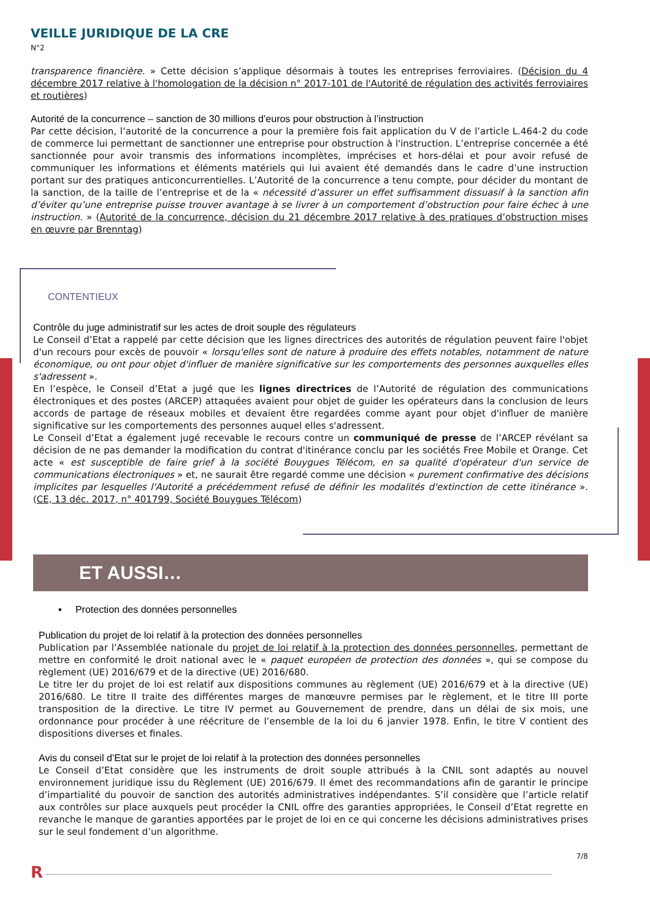VEILLE JURIDIQUE DE LA CRE
N°2
transparence financière. » Cette décision s’applique désormais à toutes les entreprises ferroviaires. (Décision du 4 décembre 2017 relative à l'homologation de la décision n° 2017-101 de l'Autorité de régulation des activités ferroviaires et routières)
Autorité de la concurrence – sanction de 30 millions d’euros pour obstruction à l’instruction
Par cette décision, l’autorité de la concurrence a pour la première fois fait application du V de l’article L.464-2 du code de commerce lui permettant de sanctionner une entreprise pour obstruction à l'instruction. L’entreprise concernée a été sanctionnée pour avoir transmis des informations incomplètes, imprécises et hors-délai et pour avoir refusé de communiquer les informations et éléments matériels qui lui avaient été demandés dans le cadre d’une instruction portant sur des pratiques anticoncurrentielles. L’Autorité de la concurrence a tenu compte, pour décider du montant de la sanction, de la taille de l’entreprise et de la « nécessité d’assurer un effet suffisamment dissuasif à la sanction afin d’éviter qu’une entreprise puisse trouver avantage à se livrer à un comportement d’obstruction pour faire échec à une instruction. » (Autorité de la concurrence, décision du 21 décembre 2017 relative à des pratiques d’obstruction mises en œuvre par Brenntag)
CONTENTIEUX
Contrôle du juge administratif sur les actes de droit souple des régulateurs
Le Conseil d’Etat a rappelé par cette décision que les lignes directrices des autorités de régulation peuvent faire l'objet d'un recours pour excès de pouvoir « lorsqu'elles sont de nature à produire des effets notables, notamment de nature économique, ou ont pour objet d'influer de manière significative sur les comportements des personnes auxquelles elles s'adressent ».
En l’espèce, le Conseil d’Etat a jugé que les lignes directrices de l’Autorité de régulation des communications électroniques et des postes (ARCEP) attaquées avaient pour objet de guider les opérateurs dans la conclusion de leurs accords de partage de réseaux mobiles et devaient être regardées comme ayant pour objet d'influer de manière significative sur les comportements des personnes auquel elles s'adressent.
Le Conseil d’Etat a également jugé recevable le recours contre un communiqué de presse de l’ARCEP révélant sa décision de ne pas demander la modification du contrat d'itinérance conclu par les sociétés Free Mobile et Orange. Cet acte « est susceptible de faire grief à la société Bouygues Télécom, en sa qualité d'opérateur d'un service de communications électroniques » et, ne saurait être regardé comme une décision « purement confirmative des décisions implicites par lesquelles l'Autorité a précédemment refusé de définir les modalités d'extinction de cette itinérance ». (CE, 13 déc. 2017, n° 401799, Société Bouygues Télécom)
ET AUSSI…
▪ Protection des données personnelles
Publication du projet de loi relatif à la protection des données personnelles
Publication par l’Assemblée nationale du projet de loi relatif à la protection des données personnelles, permettant de mettre en conformité le droit national avec le « paquet européen de protection des données », qui se compose du règlement (UE) 2016/679 et de la directive (UE) 2016/680.
Le titre Ier du projet de loi est relatif aux dispositions communes au règlement (UE) 2016/679 et à la directive (UE) 2016/680. Le titre II traite des différentes marges de manœuvre permises par le règlement, et le titre III porte transposition de la directive. Le titre IV permet au Gouvernement de prendre, dans un délai de six mois, une ordonnance pour procéder à une réécriture de l’ensemble de la loi du 6 janvier 1978. Enfin, le titre V contient des dispositions diverses et finales.
Avis du conseil d’Etat sur le projet de loi relatif à la protection des données personnelles
Le Conseil d’Etat considère que les instruments de droit souple attribués à la CNIL sont adaptés au nouvel environnement juridique issu du Règlement (UE) 2016/679. Il émet des recommandations afin de garantir le principe d’impartialité du pouvoir de sanction des autorités administratives indépendantes. S’il considère que l’article relatif aux contrôles sur place auxquels peut procéder la CNIL offre des garanties appropriées, le Conseil d’Etat regrette en revanche le manque de garanties apportées par le projet de loi en ce qui concerne les décisions administratives prises sur le seul fondement d’un algorithme.
7/8
R